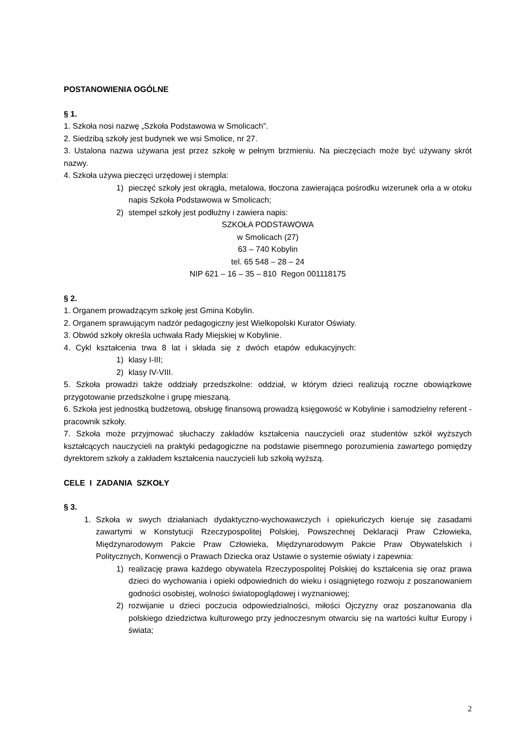POSTANOWIENIA OGÓLNE
§ 1.
1. Szkoła nosi nazwę „Szkoła Podstawowa w Smolicach”.
2. Siedzibą szkoły jest budynek we wsi Smolice, nr 27.
3. Ustalona nazwa używana jest przez szkołę w pełnym brzmieniu. Na pieczęciach może być używany skrót nazwy.
4. Szkoła używa pieczęci urzędowej i stempla:
1) pieczęć szkoły jest okrągła, metalowa, tłoczona zawierająca pośrodku wizerunek orła a w otoku napis Szkoła Podstawowa w Smolicach;
2) stempel szkoły jest podłużny i zawiera napis:
SZKOŁA PODSTAWOWA
w Smolicach (27)
63 – 740 Kobylin
tel. 65 548 – 28 – 24
NIP 621 – 16 – 35 – 810 Regon 001118175
§ 2.
1. Organem prowadzącym szkołę jest Gmina Kobylin.
2. Organem sprawującym nadzór pedagogiczny jest Wielkopolski Kurator Oświaty.
3. Obwód szkoły określa uchwała Rady Miejskiej w Kobylinie.
4. Cykl kształcenia trwa 8 lat i składa się z dwóch etapów edukacyjnych:
1) klasy I-III;
2) klasy IV-VIII.
5. Szkoła prowadzi także oddziały przedszkolne: oddział, w którym dzieci realizują roczne obowiązkowe przygotowanie przedszkolne i grupę mieszaną.
6. Szkoła jest jednostką budżetową, obsługę finansową prowadzą księgowość w Kobylinie i samodzielny referent - pracownik szkoły.
7. Szkoła może przyjmować słuchaczy zakładów kształcenia nauczycieli oraz studentów szkół wyższych kształcących nauczycieli na praktyki pedagogiczne na podstawie pisemnego porozumienia zawartego pomiędzy dyrektorem szkoły a zakładem kształcenia nauczycieli lub szkołą wyższą.
CELE I ZADANIA SZKOŁY
§ 3.
1. Szkoła w swych działaniach dydaktyczno-wychowawczych i opiekuńczych kieruje się zasadami zawartymi w Konstytucji Rzeczypospolitej Polskiej, Powszechnej Deklaracji Praw Człowieka, Międzynarodowym Pakcie Praw Człowieka, Międzynarodowym Pakcie Praw Obywatelskich i Politycznych, Konwencji o Prawach Dziecka oraz Ustawie o systemie oświaty i zapewnia:
1) realizację prawa każdego obywatela Rzeczypospolitej Polskiej do kształcenia się oraz prawa dzieci do wychowania i opieki odpowiednich do wieku i osiągniętego rozwoju z poszanowaniem godności osobistej, wolności światopoglądowej i wyznaniowej;
2) rozwijanie u dzieci poczucia odpowiedzialności, miłości Ojczyzny oraz poszanowania dla polskiego dziedzictwa kulturowego przy jednoczesnym otwarciu się na wartości kultur Europy i świata;
2